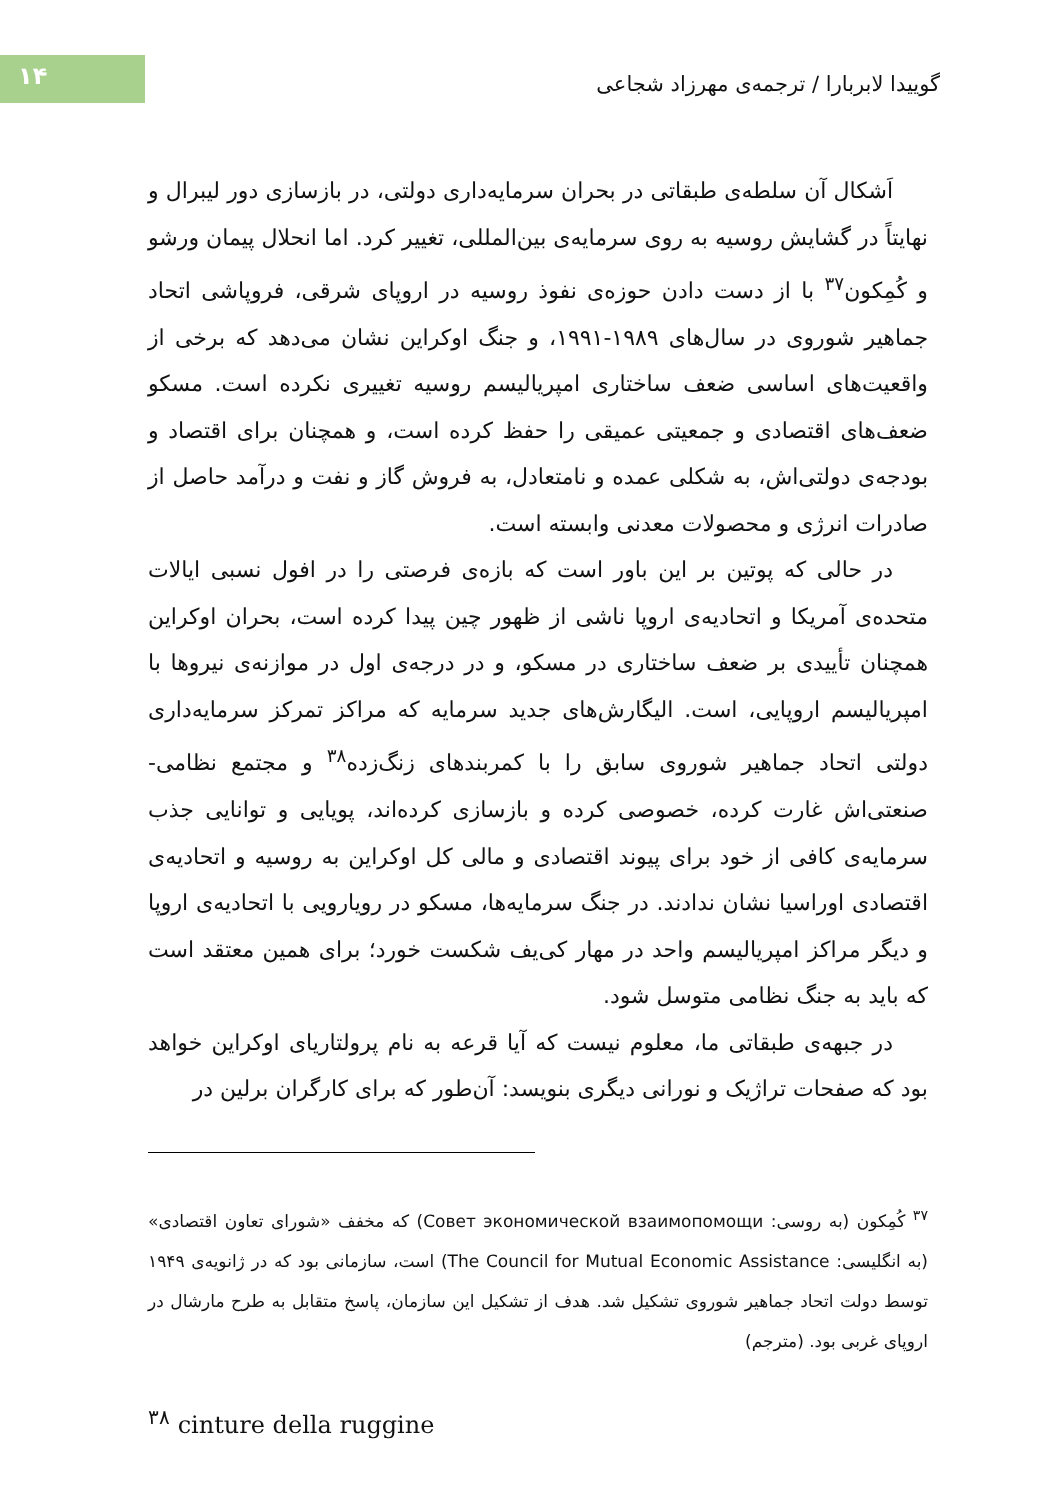۱۴
گوییدا لابربارا / ترجمه‌ی مهرزاد شجاعی
اَشکال آن سلطه‌ی طبقاتی در بحران سرمایه‌داری دولتی، در بازسازی دور لیبرال و نهایتاً در گشایش روسیه به روی سرمایه‌ی بین‌المللی، تغییر کرد. اما انحلال پیمان ورشو و کُمِکون<sup>۳۷</sup> با از دست دادن حوزه‌ی نفوذ روسیه در اروپای شرقی، فروپاشی اتحاد جماهیر شوروی در سال‌های ۱۹۸۹-۱۹۹۱، و جنگ اوکراین نشان می‌دهد که برخی از واقعیت‌های اساسی ضعف ساختاری امپریالیسم روسیه تغییری نکرده است. مسکو ضعف‌های اقتصادی و جمعیتی عمیقی را حفظ کرده است، و همچنان برای اقتصاد و بودجه‌ی دولتی‌اش، به شکلی عمده و نامتعادل، به فروش گاز و نفت و درآمد حاصل از صادرات انرژی و محصولات معدنی وابسته است.
در حالی که پوتین بر این باور است که بازه‌ی فرصتی را در افول نسبی ایالات متحده‌ی آمریکا و اتحادیه‌ی اروپا ناشی از ظهور چین پیدا کرده است، بحران اوکراین همچنان تأییدی بر ضعف ساختاری در مسکو، و در درجه‌ی اول در موازنه‌ی نیروها با امپریالیسم اروپایی، است. الیگارش‌های جدید سرمایه که مراکز تمرکز سرمایه‌داری دولتی اتحاد جماهیر شوروی سابق را با کمربندهای زنگ‌زده<sup>۳۸</sup> و مجتمع نظامی-صنعتی‌اش غارت کرده، خصوصی کرده و بازسازی کرده‌اند، پویایی و توانایی جذب سرمایه‌ی کافی از خود برای پیوند اقتصادی و مالی کل اوکراین به روسیه و اتحادیه‌ی اقتصادی اوراسیا نشان ندادند. در جنگ سرمایه‌ها، مسکو در رویارویی با اتحادیه‌ی اروپا و دیگر مراکز امپریالیسم واحد در مهار کی‌یف شکست خورد؛ برای همین معتقد است که باید به جنگ نظامی متوسل شود.
در جبهه‌ی طبقاتی ما، معلوم نیست که آیا قرعه به نام پرولتاریای اوکراین خواهد بود که صفحات تراژیک و نورانی دیگری بنویسد: آن‌طور که برای کارگران برلین در
<sup>۳۷</sup> کُمِکون (به روسی: Совет экономической взаимопомощи) که مخفف «شورای تعاون اقتصادی» (به انگلیسی: The Council for Mutual Economic Assistance) است، سازمانی بود که در ژانویه‌ی ۱۹۴۹ توسط دولت اتحاد جماهیر شوروی تشکیل شد. هدف از تشکیل این سازمان، پاسخ متقابل به طرح مارشال در اروپای غربی بود. (مترجم)
<sup>۳۸</sup> cinture della ruggine